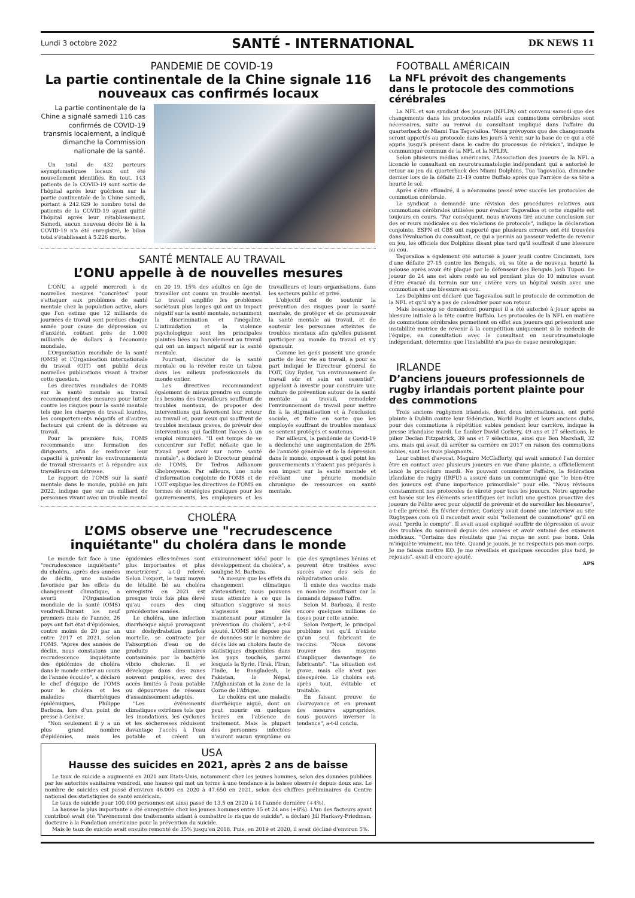Lundi 3 octobre 2022 SANTÉ - INTERNATIONAL DK NEWS 11
PANDEMIE DE COVID-19
La partie continentale de la Chine signale 116 nouveaux cas confirmés locaux
La partie continentale de la Chine a signalé samedi 116 cas confirmés de COVID-19 transmis localement, a indiqué dimanche la Commission nationale de la santé.
Un total de 432 porteurs asymptomatiques locaux ont été nouvellement identifiés. En tout, 143 patients de la COVID-19 sont sortis de l'hôpital après leur guérison sur la partie continentale de la Chine samedi, portant à 242.629 le nombre total de patients de la COVID-19 ayant quitté l'hôpital après leur rétablissement. Samedi, aucun nouveau décès lié à la COVID-19 n'a été enregistré, le bilan total s'établissant à 5.226 morts.
SANTÉ MENTALE AU TRAVAIL
L’ONU appelle à de nouvelles mesures
L'ONU a appelé mercredi à de nouvelles mesures "concrètes" pour s'attaquer aux problèmes de santé mentale chez la population active, alors que l’on estime que 12 milliards de journées de travail sont perdues chaque année pour cause de dépression ou d’anxiété, coûtant près de 1.000 milliards de dollars à l'économie mondiale.
L’Organisation mondiale de la santé (OMS) et l’Organisation internationale du travail (OIT) ont publié deux nouvelles publications visant à traiter cette question.
Les directives mondiales de l'OMS sur la santé mentale au travail recommandent des mesures pour lutter contre les risques pour la santé mentale tels que les charges de travail lourdes, les comportements négatifs et d'autres facteurs qui créent de la détresse au travail.
Pour la première fois, l'OMS recommande une formation des dirigeants, afin de renforcer leur capacité à prévenir les environnements de travail stressants et à répondre aux travailleurs en détresse.
Le rapport de l'OMS sur la santé mentale dans le monde, publié en juin 2022, indique que sur un milliard de personnes vivant avec un trouble mental en 20 19, 15% des adultes en âge de travailler ont connu un trouble mental. Le travail amplifie les problèmes sociétaux plus larges qui ont un impact négatif sur la santé mentale, notamment la discrimination et l'inégalité. L'intimidation et la violence psychologique sont les principales plaintes liées au harcèlement au travail qui ont un impact négatif sur la santé mentale.
Pourtant, discuter de la santé mentale ou la révéler reste un tabou dans les milieux professionnels du monde entier.
Les directives recommandent également de mieux prendre en compte les besoins des travailleurs souffrant de troubles mentaux, de proposer des interventions qui favorisent leur retour au travail et, pour ceux qui souffrent de troubles mentaux graves, de prévoir des interventions qui facilitent l'accès à un emploi rémunéré. "Il est temps de se concentrer sur l'effet néfaste que le travail peut avoir sur notre santé mentale", a déclaré le Directeur général de l'OMS, Dr Tedros Adhanom Ghebreyesus. Par ailleurs, une note d'information conjointe de l'OMS et de l'OIT explique les directives de l'OMS en termes de stratégies pratiques pour les gouvernements, les employeurs et les travailleurs et leurs organisations, dans les secteurs public et privé.
L'objectif est de soutenir la prévention des risques pour la santé mentale, de protéger et de promouvoir la santé mentale au travail, et de soutenir les personnes atteintes de troubles mentaux afin qu'elles puissent participer au monde du travail et s'y épanouir.
Comme les gens passent une grande partie de leur vie au travail, a pour sa part indiqué le Directeur général de l'OIT, Guy Ryder, "un environnement de travail sûr et sain est essentiel", appelant à investir pour construire une culture de prévention autour de la santé mentale au travail, remodeler l'environnement de travail pour mettre fin à la stigmatisation et à l'exclusion sociale, et faire en sorte que les employés souffrant de troubles mentaux se sentent protégés et soutenus.
Par ailleurs, la pandémie de Covid-19 a déclenché une augmentation de 25% de l'anxiété générale et de la dépression dans le monde, exposant à quel point les gouvernements n'étaient pas préparés à son impact sur la santé mentale et révélant une pénurie mondiale chronique de ressources en santé mentale.
CHOLÉRA
L’OMS observe une "recrudescence inquiétante" du choléra dans le monde
Le monde fait face à une "recrudescence inquiétante" du choléra, après des années de déclin, une maladie favorisée par les effets du changement climatique, a averti l'Organisation mondiale de la santé (OMS) vendredi.Durant les neuf premiers mois de l'année, 26 pays ont fait état d'épidémies, contre moins de 20 par an entre 2017 et 2021, selon l'OMS. "Après des années de déclin, nous constatons une recrudescence inquiétante des épidémies de choléra dans le monde entier au cours de l'année écoulée", a déclaré le chef d'équipe de l'OMS pour le choléra et les maladies diarrhéiques épidémiques, Philippe Barboza, lors d'un point de presse à Genève.
"Non seulement il y a un plus grand nombre d'épidémies, mais les épidémies elles-mêmes sont plus importantes et plus meurtrières", a-t-il relevé. Selon l'expert, le taux moyen de létalité lié au choléra enregistré en 2021 est presque trois fois plus élevé qu'au cours des cinq précédentes années.
Le choléra, une infection diarrhéique aiguë provoquant une déshydratation parfois mortelle, se contracte par l'absorption d'eau ou de produits alimentaires contaminés par la bactérie vibrio cholerae. Il se développe dans des zones souvent peuplées, avec des accès limités à l'eau potable ou dépourvues de réseaux d'assainissement adaptés.
"Les événements climatiques extrêmes tels que les inondations, les cyclones et les sécheresses réduisent davantage l'accès à l'eau potable et créent un environnement idéal pour le développement du choléra", a souligné M. Barboza.
"A mesure que les effets du changement climatique s'intensifient, nous pouvons nous attendre à ce que la situation s'aggrave si nous n'agissons pas dès maintenant pour stimuler la prévention du choléra", a-t-il ajouté. L'OMS ne dispose pas de données sur le nombre de décès liés au choléra faute de statistiques disponibles dans les pays touchés, parmi lesquels la Syrie, l'Irak, l'Iran, l'Inde, le Bangladesh, le Pakistan, le Népal, l'Afghanistan et la zone de la Corne de l'Afrique.
Le choléra est une maladie diarrhéique aiguë, dont on peut mourir en quelques heures en l'absence de traitement. Mais la plupart des personnes infectées n'auront aucun symptôme ou que des symptômes bénins et peuvent être traitées avec succès avec des sels de réhydratation orale.
Il existe des vaccins mais en nombre insuffisant car la demande dépasse l'offre.
Selon M. Barboza, il reste encore quelques millions de doses pour cette année.
Selon l'expert, le principal problème est qu'il n'existe qu'un seul fabricant de vaccins: "Nous devons trouver des moyens d'impliquer davantage de fabricants". "La situation est grave, mais elle n'est pas désespérée. Le choléra est, après tout, évitable et traitable.
En faisant preuve de clairvoyance et en prenant des mesures appropriées, nous pouvons inverser la tendance", a-t-il conclu.
USA
Hausse des suicides en 2021, après 2 ans de baisse
Le taux de suicide a augmenté en 2021 aux Etats-Unis, notamment chez les jeunes hommes, selon des données publiées par les autorités sanitaires vendredi, une hausse qui met un terme à une tendance à la baisse observée depuis deux ans. Le nombre de suicides est passé d'environ 46.000 en 2020 à 47.650 en 2021, selon des chiffres préliminaires du Centre national des statistiques de santé américain.
Le taux de suicide pour 100.000 personnes est ainsi passé de 13,5 en 2020 à 14 l'année dernière (+4%).
La hausse la plus importante a été enregistrée chez les jeunes hommes entre 15 et 24 ans (+8%). L'un des facteurs ayant contribué avait été "l'avènement des traitements aidant à combattre le risque de suicide", a déclaré Jill Harkavy-Friedman, docteure à la Fondation américaine pour la prévention du suicide.
Mais le taux de suicide avait ensuite remonté de 35% jusqu'en 2018. Puis, en 2019 et 2020, il avait décliné d'environ 5%.
FOOTBALL AMÉRICAIN
La NFL prévoit des changements dans le protocole des commotions cérébrales
La NFL et son syndicat des joueurs (NFLPA) ont convenu samedi que des changements dans les protocoles relatifs aux commotions cérébrales sont nécessaires, suite au renvoi du consultant impliqué dans l'affaire du quarterback de Miami Tua Tagovailoa. "Nous prévoyons que des changements seront apportés au protocole dans les jours à venir, sur la base de ce qui a été appris jusqu'à présent dans le cadre du processus de révision", indique le communiqué commun de la NFL et la NFLPA.
Selon plusieurs médias américains, l'Association des joueurs de la NFL a licencié le consultant en neurotraumatologie indépendant qui a autorisé le retour au jeu du quarterback des Miami Dolphins, Tua Tagovailoa, dimanche dernier lors de la défaite 21-19 contre Buffalo après que l'arrière de sa tête a heurté le sol.
Après s'être effondré, il a néanmoins passé avec succès les protocoles de commotion cérébrale.
Le syndicat a demandé une révision des procédures relatives aux commotions cérébrales utilisées pour évaluer Tagovailoa et cette enquête est toujours en cours. "Par conséquent, nous n'avons tiré aucune conclusion sur des er reurs médicales ou des violations de protocole", indique la déclaration conjointe. ESPN et CBS ont rapporté que plusieurs erreurs ont été trouvées dans l'évaluation du consultant, ce qui a permis au passeur vedette de revenir en jeu, les officiels des Dolphins disant plus tard qu'il souffrait d'une blessure au cou.
Tagovailoa a également été autorisé à jouer jeudi contre Cincinnati, lors d'une défaite 27-15 contre les Bengals, où sa tête a de nouveau heurté la pelouse après avoir été plaqué par le défenseur des Bengals Josh Tupou. Le joueur de 24 ans est alors resté au sol pendant plus de 10 minutes avant d'être évacué du terrain sur une civière vers un hôpital voisin avec une commotion et une blessure au cou.
Les Dolphins ont déclaré que Tagovailoa suit le protocole de commotion de la NFL et qu'il n'y a pas de calendrier pour son retour.
Mais beaucoup se demandent pourquoi il a été autorisé à jouer après sa blessure initiale à la tête contre Buffalo. Les protocoles de la NFL en matière de commotions cérébrales permettent en effet aux joueurs qui présentent une instabilité motrice de revenir à la compétition uniquement si le médecin de l'équipe, en consultation avec le consultant en neurotraumatologie indépendant, détermine que l'instabilité n'a pas de cause neurologique.
IRLANDE
D’anciens joueurs professionnels de rugby irlandais portent plainte pour des commotions
Trois anciens rugbymen irlandais, dont deux internationaux, ont porté plainte à Dublin contre leur fédération, World Rugby et leurs anciens clubs, pour des commotions à répétition subies pendant leur carrière, indique la presse irlandaise mardi. Le flanker David Corkery, 49 ans et 27 sélections, le pilier Declan Fitzpatrick, 39 ans et 7 sélections, ainsi que Ben Marshall, 32 ans, mais qui avait dû arrêter sa carrière en 2017 en raison des commotions subies, sont les trois plaignants.
Leur cabinet d'avocat, Maguire McClafferty, qui avait annoncé l'an dernier être en contact avec plusieurs joueurs en vue d'une plainte, a officiellement lancé la procédure mardi. Ne pouvant commenter l'affaire, la fédération irlandaise de rugby (IRFU) a assuré dans un communiqué que "le bien-être des joueurs est d'une importance primordiale" pour elle. "Nous révisons constamment nos protocoles de sûreté pour tous les joueurs. Notre approche est basée sur les éléments scientifiques (et inclut) une gestion proactive des joueurs de l'élite avec pour objectif de prévenir et de surveiller les blessures", a-t-elle précisé. En février dernier, Corkery avait donné une interview au site Rugbypass.com où il racontait avoir subi "tellement de commotions" qu'il en avait "perdu le compte". Il avait aussi expliqué souffrir de dépression et avoir des troubles du sommeil depuis des années et avoir entamé des examens médicaux. "Certains des résultats que j'ai reçus ne sont pas bons. Cela m'inquiète vraiment, ma tête. Quand je jouais, je ne respectais pas mon corps. Je me faisais mettre KO. Je me réveillais et quelques secondes plus tard, je rejouais", avait-il encore ajouté.
APS